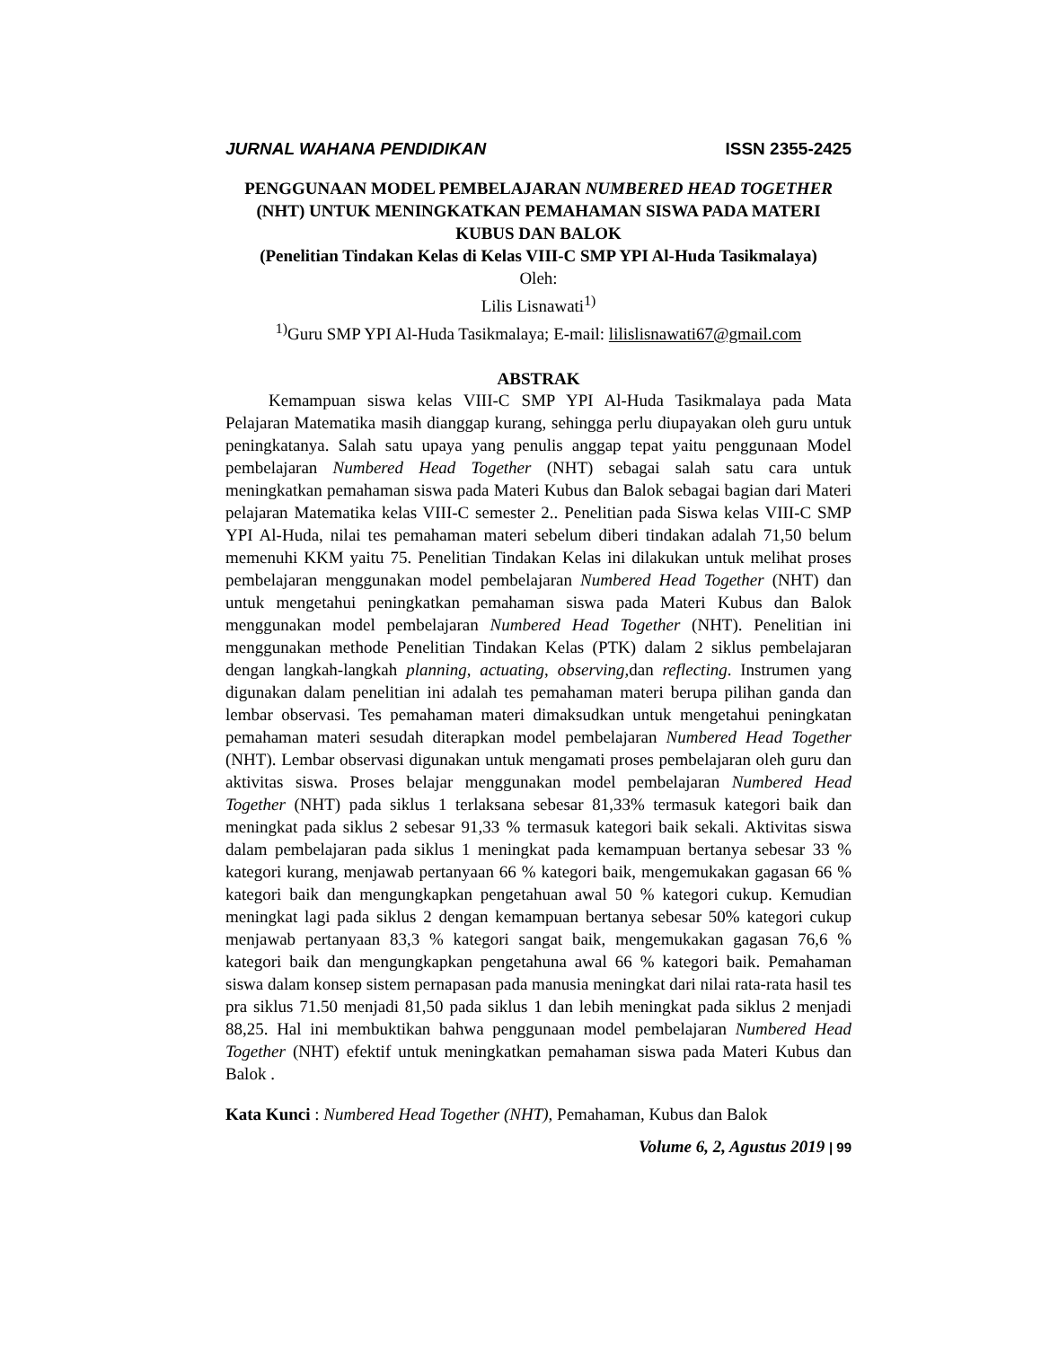JURNAL WAHANA PENDIDIKAN ISSN 2355-2425
PENGGUNAAN MODEL PEMBELAJARAN NUMBERED HEAD TOGETHER (NHT) UNTUK MENINGKATKAN PEMAHAMAN SISWA PADA MATERI KUBUS DAN BALOK
(Penelitian Tindakan Kelas di Kelas VIII-C SMP YPI Al-Huda Tasikmalaya)
Oleh:
Lilis Lisnawati<sup>1)</sup>
<sup>1)</sup> Guru SMP YPI Al-Huda Tasikmalaya; E-mail: lilislisnawati67@gmail.com
ABSTRAK
Kemampuan siswa kelas VIII-C SMP YPI Al-Huda Tasikmalaya pada Mata Pelajaran Matematika masih dianggap kurang, sehingga perlu diupayakan oleh guru untuk peningkatanya. Salah satu upaya yang penulis anggap tepat yaitu penggunaan Model pembelajaran Numbered Head Together (NHT) sebagai salah satu cara untuk meningkatkan pemahaman siswa pada Materi Kubus dan Balok sebagai bagian dari Materi pelajaran Matematika kelas VIII-C semester 2.. Penelitian pada Siswa kelas VIII-C SMP YPI Al-Huda, nilai tes pemahaman materi sebelum diberi tindakan adalah 71,50 belum memenuhi KKM yaitu 75. Penelitian Tindakan Kelas ini dilakukan untuk melihat proses pembelajaran menggunakan model pembelajaran Numbered Head Together (NHT) dan untuk mengetahui peningkatkan pemahaman siswa pada Materi Kubus dan Balok menggunakan model pembelajaran Numbered Head Together (NHT). Penelitian ini menggunakan methode Penelitian Tindakan Kelas (PTK) dalam 2 siklus pembelajaran dengan langkah-langkah planning, actuating, observing, dan reflecting. Instrumen yang digunakan dalam penelitian ini adalah tes pemahaman materi berupa pilihan ganda dan lembar observasi. Tes pemahaman materi dimaksudkan untuk mengetahui peningkatan pemahaman materi sesudah diterapkan model pembelajaran Numbered Head Together (NHT). Lembar observasi digunakan untuk mengamati proses pembelajaran oleh guru dan aktivitas siswa. Proses belajar menggunakan model pembelajaran Numbered Head Together (NHT) pada siklus 1 terlaksana sebesar 81,33% termasuk kategori baik dan meningkat pada siklus 2 sebesar 91,33 % termasuk kategori baik sekali. Aktivitas siswa dalam pembelajaran pada siklus 1 meningkat pada kemampuan bertanya sebesar 33 % kategori kurang, menjawab pertanyaan 66 % kategori baik, mengemukakan gagasan 66 % kategori baik dan mengungkapkan pengetahuan awal 50 % kategori cukup. Kemudian meningkat lagi pada siklus 2 dengan kemampuan bertanya sebesar 50% kategori cukup menjawab pertanyaan 83,3 % kategori sangat baik, mengemukakan gagasan 76,6 % kategori baik dan mengungkapkan pengetahuna awal 66 % kategori baik. Pemahaman siswa dalam konsep sistem pernapasan pada manusia meningkat dari nilai rata-rata hasil tes pra siklus 71.50 menjadi 81,50 pada siklus 1 dan lebih meningkat pada siklus 2 menjadi 88,25. Hal ini membuktikan bahwa penggunaan model pembelajaran Numbered Head Together (NHT) efektif untuk meningkatkan pemahaman siswa pada Materi Kubus dan Balok .
Kata Kunci : Numbered Head Together (NHT), Pemahaman, Kubus dan Balok
Volume 6, 2, Agustus 2019 | 99